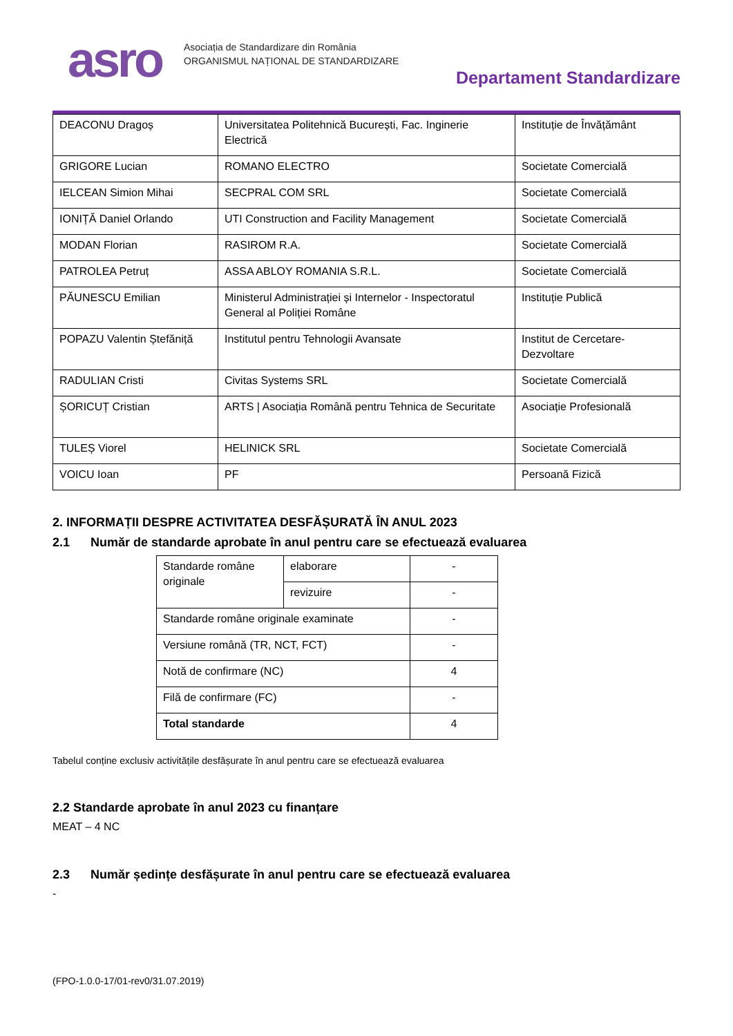asro
Asociația de Standardizare din România
ORGANISMUL NAȚIONAL DE STANDARDIZARE
Departament Standardizare
| DEACONU Dragoș | Universitatea Politehnică București, Fac. Inginerie Electrică | Instituție de Învățământ |
| GRIGORE Lucian | ROMANO ELECTRO | Societate Comercială |
| IELCEAN Simion Mihai | SECPRAL COM SRL | Societate Comercială |
| IONIȚĂ Daniel Orlando | UTI Construction and Facility Management | Societate Comercială |
| MODAN Florian | RASIROM R.A. | Societate Comercială |
| PATROLEA Petruț | ASSA ABLOY ROMANIA S.R.L. | Societate Comercială |
| PĂUNESCU Emilian | Ministerul Administrației și Internelor - Inspectoratul General al Poliției Române | Instituție Publică |
| POPAZU Valentin Ștefăniță | Institutul pentru Tehnologii Avansate | Institut de Cercetare-Dezvoltare |
| RADULIAN Cristi | Civitas Systems SRL | Societate Comercială |
| ȘORICUȚ Cristian | ARTS / Asociația Română pentru Tehnica de Securitate | Asociație Profesională |
| TULEȘ Viorel | HELINICK SRL | Societate Comercială |
| VOICU Ioan | PF | Persoană Fizică |
2. INFORMAȚII DESPRE ACTIVITATEA DESFĂȘURATĂ ÎN ANUL 2023
2.1 Număr de standarde aprobate în anul pentru care se efectuează evaluarea
| Standarde române originale | elaborare | - |
| | revizuire | - |
| Standarde române originale examinate | | - |
| Versiune română (TR, NCT, FCT) | | - |
| Notă de confirmare (NC) | | 4 |
| Filă de confirmare (FC) | | - |
| Total standarde | | 4 |
Tabelul conține exclusiv activitățile desfășurate în anul pentru care se efectuează evaluarea
2.2 Standarde aprobate în anul 2023 cu finanțare
MEAT – 4 NC
2.3 Număr ședințe desfășurate în anul pentru care se efectuează evaluarea
-
(FPO-1.0.0-17/01-rev0/31.07.2019)